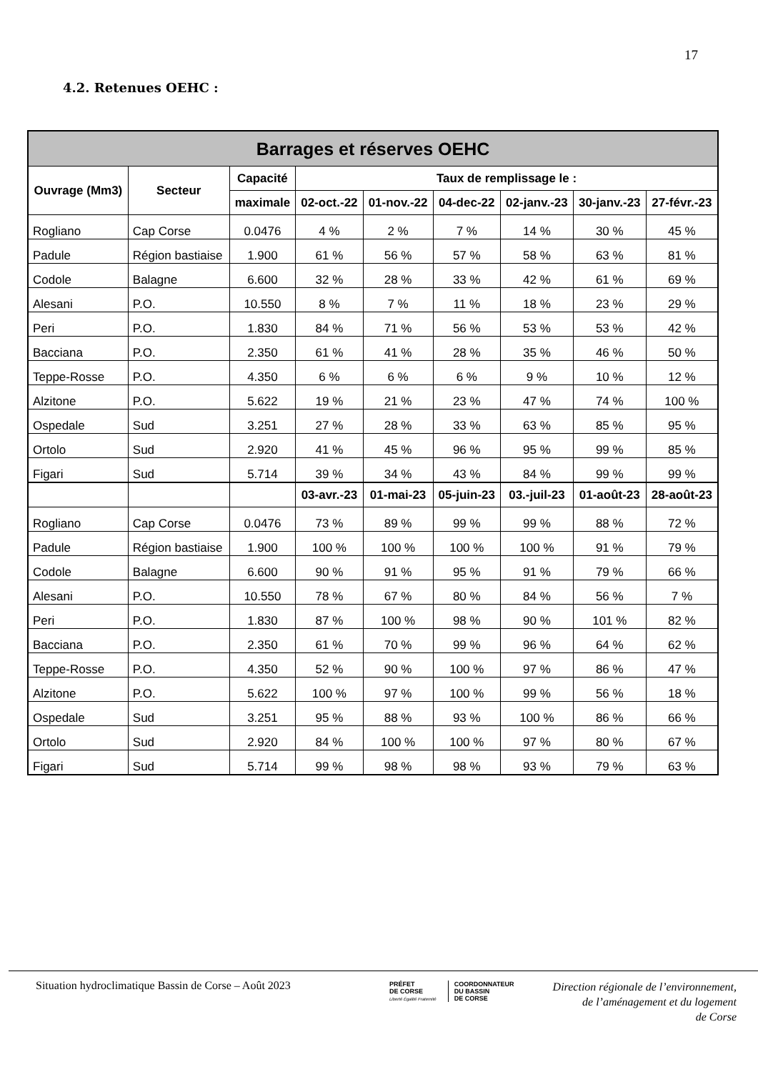17
4.2. Retenues OEHC :
| Barrages et réserves OEHC | | | | | | | | |
| --- | --- | --- | --- | --- | --- | --- | --- | --- |
| Ouvrage (Mm3) | Secteur | Capacité | Taux de remplissage le : | | | | | |
| | | maximale | 02-oct.-22 | 01-nov.-22 | 04-dec-22 | 02-janv.-23 | 30-janv.-23 | 27-févr.-23 |
| Rogliano | Cap Corse | 0.0476 | 4 % | 2 % | 7 % | 14 % | 30 % | 45 % |
| Padule | Région bastiaise | 1.900 | 61 % | 56 % | 57 % | 58 % | 63 % | 81 % |
| Codole | Balagne | 6.600 | 32 % | 28 % | 33 % | 42 % | 61 % | 69 % |
| Alesani | P.O. | 10.550 | 8 % | 7 % | 11 % | 18 % | 23 % | 29 % |
| Peri | P.O. | 1.830 | 84 % | 71 % | 56 % | 53 % | 53 % | 42 % |
| Bacciana | P.O. | 2.350 | 61 % | 41 % | 28 % | 35 % | 46 % | 50 % |
| Teppe-Rosse | P.O. | 4.350 | 6 % | 6 % | 6 % | 9 % | 10 % | 12 % |
| Alzitone | P.O. | 5.622 | 19 % | 21 % | 23 % | 47 % | 74 % | 100 % |
| Ospedale | Sud | 3.251 | 27 % | 28 % | 33 % | 63 % | 85 % | 95 % |
| Ortolo | Sud | 2.920 | 41 % | 45 % | 96 % | 95 % | 99 % | 85 % |
| Figari | Sud | 5.714 | 39 % | 34 % | 43 % | 84 % | 99 % | 99 % |
| | | | 03-avr.-23 | 01-mai-23 | 05-juin-23 | 03.-juil-23 | 01-août-23 | 28-août-23 |
| Rogliano | Cap Corse | 0.0476 | 73 % | 89 % | 99 % | 99 % | 88 % | 72 % |
| Padule | Région bastiaise | 1.900 | 100 % | 100 % | 100 % | 100 % | 91 % | 79 % |
| Codole | Balagne | 6.600 | 90 % | 91 % | 95 % | 91 % | 79 % | 66 % |
| Alesani | P.O. | 10.550 | 78 % | 67 % | 80 % | 84 % | 56 % | 7 % |
| Peri | P.O. | 1.830 | 87 % | 100 % | 98 % | 90 % | 101 % | 82 % |
| Bacciana | P.O. | 2.350 | 61 % | 70 % | 99 % | 96 % | 64 % | 62 % |
| Teppe-Rosse | P.O. | 4.350 | 52 % | 90 % | 100 % | 97 % | 86 % | 47 % |
| Alzitone | P.O. | 5.622 | 100 % | 97 % | 100 % | 99 % | 56 % | 18 % |
| Ospedale | Sud | 3.251 | 95 % | 88 % | 93 % | 100 % | 86 % | 66 % |
| Ortolo | Sud | 2.920 | 84 % | 100 % | 100 % | 97 % | 80 % | 67 % |
| Figari | Sud | 5.714 | 99 % | 98 % | 98 % | 93 % | 79 % | 63 % |
Situation hydroclimatique Bassin de Corse – Août 2023
PRÉFET
DE CORSE
Liberté Égalité Fraternité
COORDONNATEUR
DU BASSIN
DE CORSE
Direction régionale de l’environnement,
de l’aménagement et du logement
de Corse